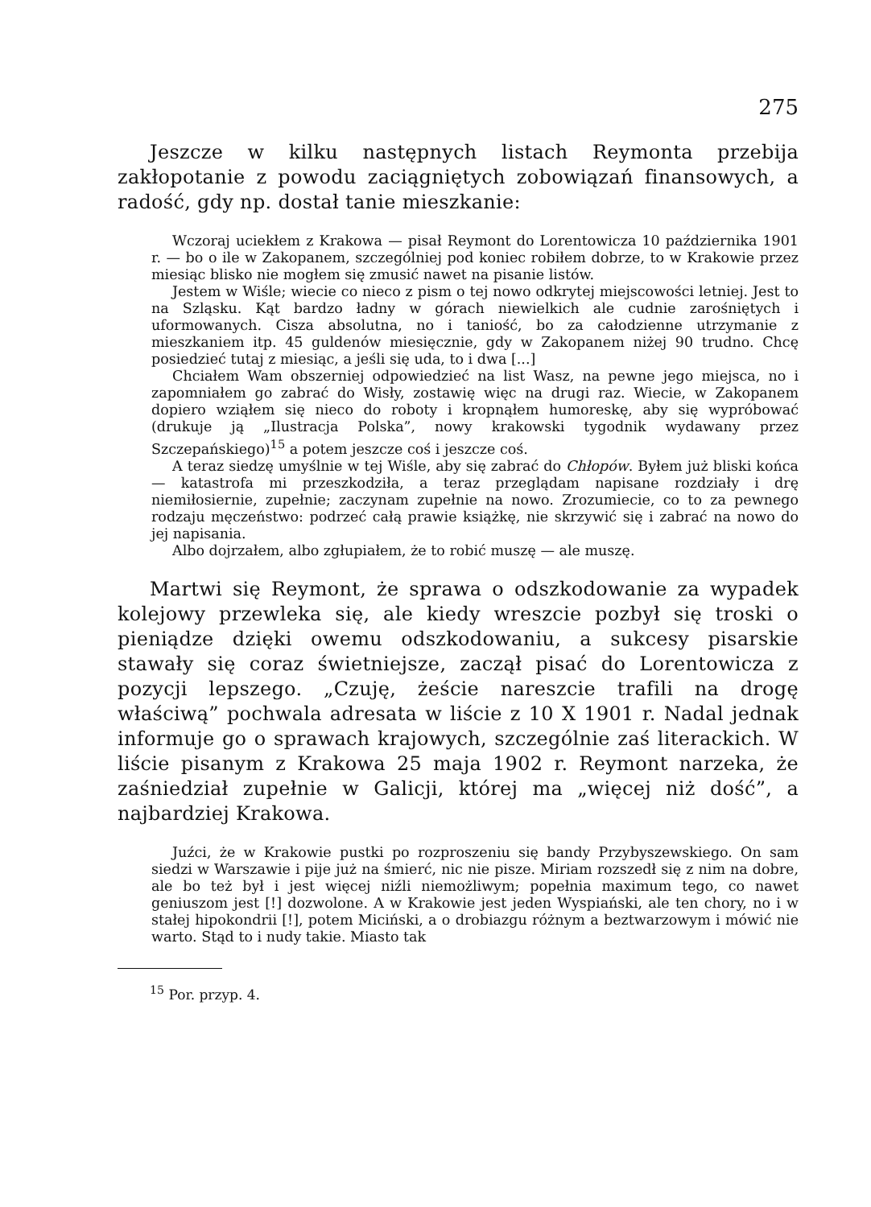275
Jeszcze w kilku następnych listach Reymonta przebija zakłopotanie z powodu zaciągniętych zobowiązań finansowych, a radość, gdy np. dostał tanie mieszkanie:
Wczoraj uciekłem z Krakowa — pisał Reymont do Lorentowicza 10 października 1901 r. — bo o ile w Zakopanem, szczególniej pod koniec robiłem dobrze, to w Krakowie przez miesiąc blisko nie mogłem się zmusić nawet na pisanie listów.
Jestem w Wiśle; wiecie co nieco z pism o tej nowo odkrytej miejscowości letniej. Jest to na Szląsku. Kąt bardzo ładny w górach niewielkich ale cudnie zarośniętych i uformowanych. Cisza absolutna, no i taniość, bo za całodzienne utrzymanie z mieszkaniem itp. 45 guldenów miesięcznie, gdy w Zakopanem niżej 90 trudno. Chcę posiedzieć tutaj z miesiąc, a jeśli się uda, to i dwa [...]
Chciałem Wam obszerniej odpowiedzieć na list Wasz, na pewne jego miejsca, no i zapomniałem go zabrać do Wisły, zostawię więc na drugi raz. Wiecie, w Zakopanem dopiero wziąłem się nieco do roboty i kropnąłem humoreskę, aby się wypróbować (drukuje ją „Ilustracja Polska”, nowy krakowski tygodnik wydawany przez Szczepańskiego)<sup>15</sup> a potem jeszcze coś i jeszcze coś.
A teraz siedzę umyślnie w tej Wiśle, aby się zabrać do Chłopów. Byłem już bliski końca — katastrofa mi przeszkodziła, a teraz przeglądam napisane rozdziały i drę niemiłosiernie, zupełnie; zaczynam zupełnie na nowo. Zrozumiecie, co to za pewnego rodzaju męczeństwo: podrzeć całą prawie książkę, nie skrzywić się i zabrać na nowo do jej napisania.
Albo dojrzałem, albo zgłupiałem, że to robić muszę — ale muszę.
Martwi się Reymont, że sprawa o odszkodowanie za wypadek kolejowy przewleka się, ale kiedy wreszcie pozbył się troski o pieniądze dzięki owemu odszkodowaniu, a sukcesy pisarskie stawały się coraz świetniejsze, zaczął pisać do Lorentowicza z pozycji lepszego. „Czuję, żeście nareszcie trafili na drogę właściwą” pochwala adresata w liście z 10 X 1901 r. Nadal jednak informuje go o sprawach krajowych, szczególnie zaś literackich. W liście pisanym z Krakowa 25 maja 1902 r. Reymont narzeka, że zaśniedział zupełnie w Galicji, której ma „więcej niż dość”, a najbardziej Krakowa.
Juźci, że w Krakowie pustki po rozproszeniu się bandy Przybyszewskiego. On sam siedzi w Warszawie i pije już na śmierć, nic nie pisze. Miriam rozszedł się z nim na dobre, ale bo też był i jest więcej niźli niemożliwym; popełnia maximum tego, co nawet geniuszom jest [!] dozwolone. A w Krakowie jest jeden Wyspiański, ale ten chory, no i w stałej hipokondrii [!], potem Miciński, a o drobiazgu różnym a beztwarzowym i mówić nie warto. Stąd to i nudy takie. Miasto tak
<sup>15</sup> Por. przyp. 4.